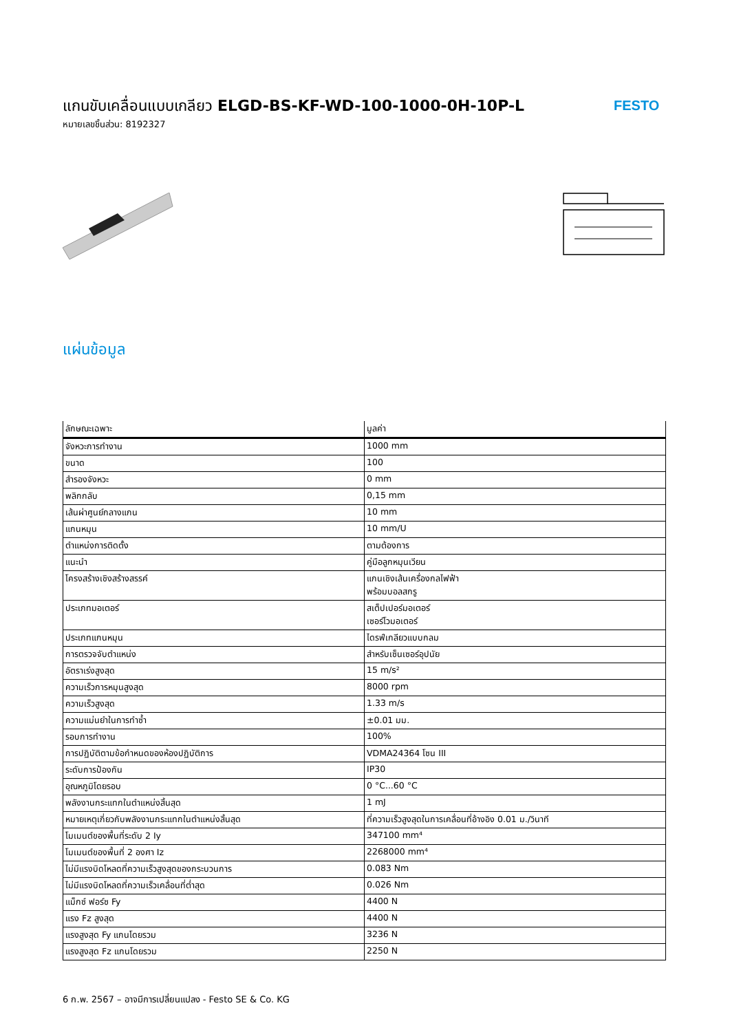แกนขับเคลื่อนแบบเกลียว ELGD-BS-KF-WD-100-1000-0H-10P-L
หมายเลขชิ้นส่วน: 8192327
FESTO
แผ่นข้อมูล
| ลักษณะเฉพาะ | มูลค่า |
| --- | --- |
| จังหวะการทำงาน | 1000 mm |
| ขนาด | 100 |
| สำรองจังหวะ | 0 mm |
| พลิกกลับ | 0,15 mm |
| เส้นผ่าศูนย์กลางแกน | 10 mm |
| แกนหมุน | 10 mm/U |
| ตำแหน่งการติดตั้ง | ตามต้องการ |
| แนะนำ | คู่มือลูกหมุนเวียน |
| โครงสร้างเชิงสร้างสรรค์ | แกนเชิงเส้นเครื่องกลไฟฟ้า พร้อมบอลสกรู |
| ประเภทมอเตอร์ | สเต็ปเปอร์มอเตอร์ เซอร์โวมอเตอร์ |
| ประเภทแกนหมุน | ไดรฟ์เกลียวแบบกลม |
| การตรวจจับตำแหน่ง | สำหรับเซ็นเซอร์อุปนัย |
| อัตราเร่งสูงสุด | 15 m/s² |
| ความเร็วการหมุนสูงสุด | 8000 rpm |
| ความเร็วสูงสุด | 1.33 m/s |
| ความแม่นยำในการทำซ้ำ | ±0.01 มม. |
| รอบการทำงาน | 100% |
| การปฏิบัติตามข้อกำหนดของห้องปฏิบัติการ | VDMA24364 โซน III |
| ระดับการป้องกัน | IP30 |
| อุณหภูมิโดยรอบ | 0 °C...60 °C |
| พลังงานกระแทกในตำแหน่งสิ้นสุด | 1 mJ |
| หมายเหตุเกี่ยวกับพลังงานกระแทกในตำแหน่งสิ้นสุด | ที่ความเร็วสูงสุดในการเคลื่อนที่อ้างอิง 0.01 ม./วินาที |
| โมเมนต์ของพื้นที่ระดับ 2 Iy | 347100 mm⁴ |
| โมเมนต์ของพื้นที่ 2 องศา Iz | 2268000 mm⁴ |
| ไม่มีแรงบิดโหลดที่ความเร็วสูงสุดของกระบวนการ | 0.083 Nm |
| ไม่มีแรงบิดโหลดที่ความเร็วเคลื่อนที่ต่ำสุด | 0.026 Nm |
| แม็กซ์ ฟอร์ซ Fy | 4400 N |
| แรง Fz สูงสุด | 4400 N |
| แรงสูงสุด Fy แกนโดยรวม | 3236 N |
| แรงสูงสุด Fz แกนโดยรวม | 2250 N |
6 ก.พ. 2567 – อาจมีการเปลี่ยนแปลง - Festo SE & Co. KG